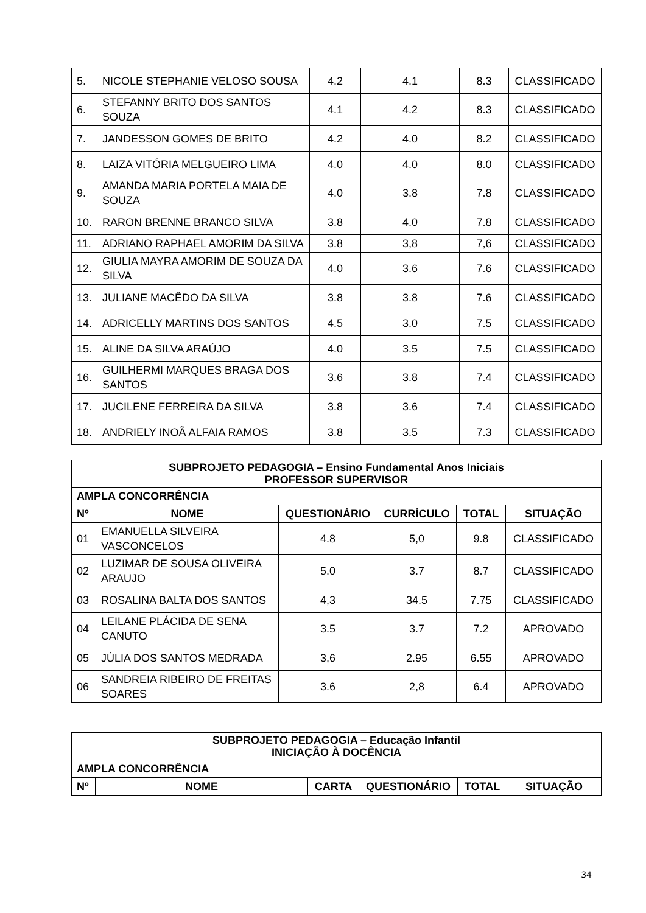| 5. | NICOLE STEPHANIE VELOSO SOUSA | 4.2 | 4.1 | 8.3 | CLASSIFICADO |
| 6. | STEFANNY BRITO DOS SANTOS SOUZA | 4.1 | 4.2 | 8.3 | CLASSIFICADO |
| 7. | JANDESSON GOMES DE BRITO | 4.2 | 4.0 | 8.2 | CLASSIFICADO |
| 8. | LAIZA VITÓRIA MELGUEIRO LIMA | 4.0 | 4.0 | 8.0 | CLASSIFICADO |
| 9. | AMANDA MARIA PORTELA MAIA DE SOUZA | 4.0 | 3.8 | 7.8 | CLASSIFICADO |
| 10. | RARON BRENNE BRANCO SILVA | 3.8 | 4.0 | 7.8 | CLASSIFICADO |
| 11. | ADRIANO RAPHAEL AMORIM DA SILVA | 3.8 | 3,8 | 7,6 | CLASSIFICADO |
| 12. | GIULIA MAYRA AMORIM DE SOUZA DA SILVA | 4.0 | 3.6 | 7.6 | CLASSIFICADO |
| 13. | JULIANE MACÊDO DA SILVA | 3.8 | 3.8 | 7.6 | CLASSIFICADO |
| 14. | ADRICELLY MARTINS DOS SANTOS | 4.5 | 3.0 | 7.5 | CLASSIFICADO |
| 15. | ALINE DA SILVA ARAÚJO | 4.0 | 3.5 | 7.5 | CLASSIFICADO |
| 16. | GUILHERMI MARQUES BRAGA DOS SANTOS | 3.6 | 3.8 | 7.4 | CLASSIFICADO |
| 17. | JUCILENE FERREIRA DA SILVA | 3.8 | 3.6 | 7.4 | CLASSIFICADO |
| 18. | ANDRIELY INOÃ ALFAIA RAMOS | 3.8 | 3.5 | 7.3 | CLASSIFICADO |
| SUBPROJETO PEDAGOGIA – Ensino Fundamental Anos Iniciais PROFESSOR SUPERVISOR | | | | | |
| --- | --- | --- | --- | --- | --- |
| AMPLA CONCORRÊNCIA | | | | | |
| Nº | NOME | QUESTIONÁRIO | CURRÍCULO | TOTAL | SITUAÇÃO |
| 01 | EMANUELLA SILVEIRA VASCONCELOS | 4.8 | 5,0 | 9.8 | CLASSIFICADO |
| 02 | LUZIMAR DE SOUSA OLIVEIRA ARAUJO | 5.0 | 3.7 | 8.7 | CLASSIFICADO |
| 03 | ROSALINA BALTA DOS SANTOS | 4,3 | 34.5 | 7.75 | CLASSIFICADO |
| 04 | LEILANE PLÁCIDA DE SENA CANUTO | 3.5 | 3.7 | 7.2 | APROVADO |
| 05 | JÚLIA DOS SANTOS MEDRADA | 3,6 | 2.95 | 6.55 | APROVADO |
| 06 | SANDREIA RIBEIRO DE FREITAS SOARES | 3.6 | 2,8 | 6.4 | APROVADO |
| SUBPROJETO PEDAGOGIA – Educação Infantil INICIAÇÃO À DOCÊNCIA | | | | | |
| --- | --- | --- | --- | --- | --- |
| AMPLA CONCORRÊNCIA | | | | | |
| Nº | NOME | CARTA | QUESTIONÁRIO | TOTAL | SITUAÇÃO |
34